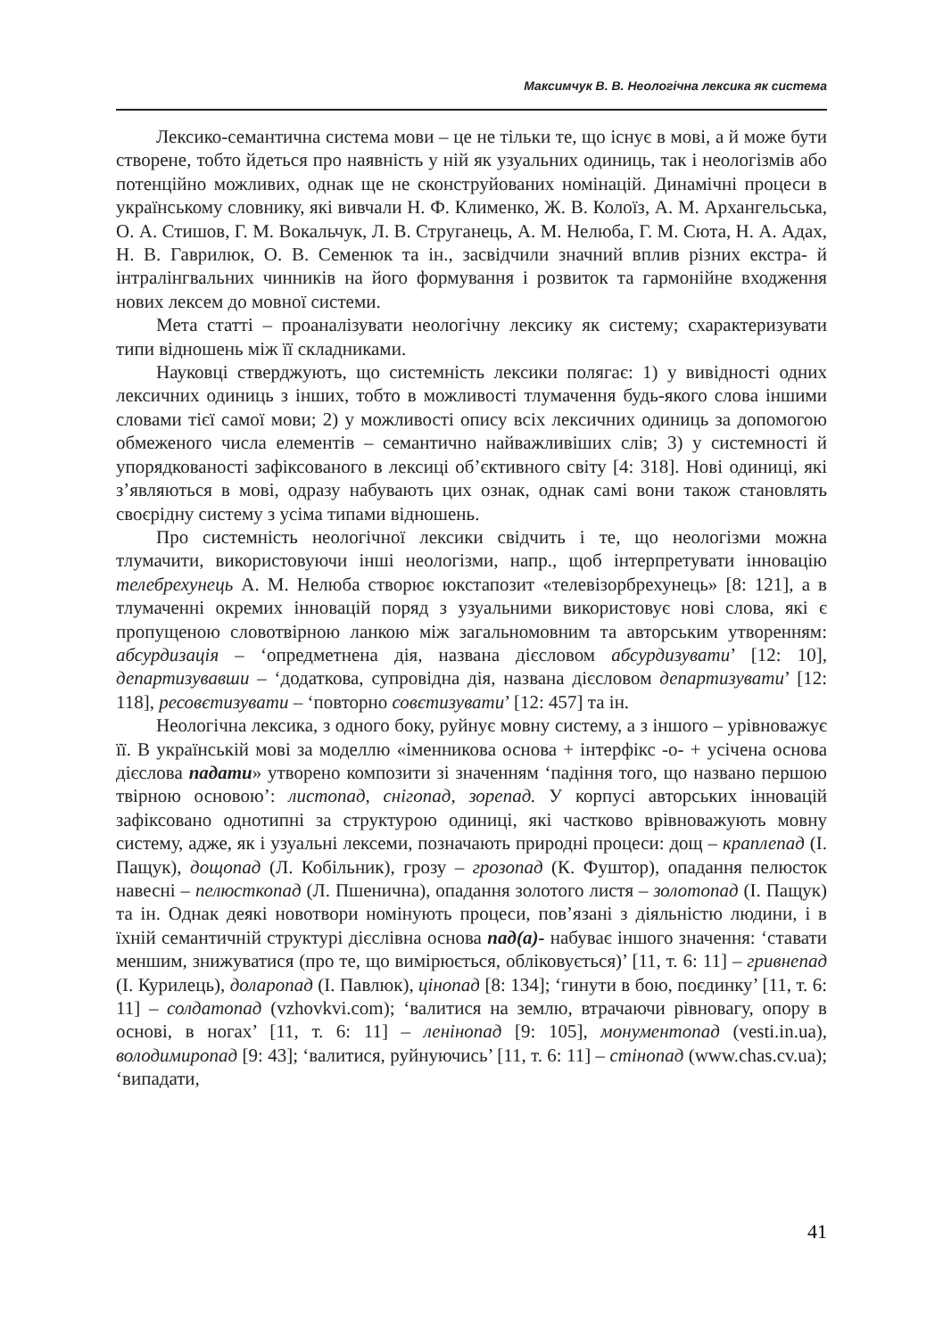Максимчук В. В. Неологічна лексика як система
Лексико-семантична система мови – це не тільки те, що існує в мові, а й може бути створене, тобто йдеться про наявність у ній як узуальних одиниць, так і неологізмів або потенційно можливих, однак ще не сконструйованих номінацій. Динамічні процеси в українському словнику, які вивчали Н. Ф. Клименко, Ж. В. Колоїз, А. М. Архангельська, О. А. Стишов, Г. М. Вокальчук, Л. В. Струганець, А. М. Нелюба, Г. М. Сюта, Н. А. Адах, Н. В. Гаврилюк, О. В. Семенюк та ін., засвідчили значний вплив різних екстра- й інтралінгвальних чинників на його формування і розвиток та гармонійне входження нових лексем до мовної системи.
Мета статті – проаналізувати неологічну лексику як систему; схарактеризувати типи відношень між її складниками.
Науковці стверджують, що системність лексики полягає: 1) у вивідності одних лексичних одиниць з інших, тобто в можливості тлумачення будь-якого слова іншими словами тієї самої мови; 2) у можливості опису всіх лексичних одиниць за допомогою обмеженого числа елементів – семантично найважливіших слів; 3) у системності й упорядкованості зафіксованого в лексиці об’єктивного світу [4: 318]. Нові одиниці, які з’являються в мові, одразу набувають цих ознак, однак самі вони також становлять своєрідну систему з усіма типами відношень.
Про системність неологічної лексики свідчить і те, що неологізми можна тлумачити, використовуючи інші неологізми, напр., щоб інтерпретувати інновацію телебрехунець А. М. Нелюба створює юкстапозит «телевізорбрехунець» [8: 121], а в тлумаченні окремих інновацій поряд з узуальними використовує нові слова, які є пропущеною словотвірною ланкою між загальномовним та авторським утворенням: абсурдизація – ‘опредметнена дія, названа дієсловом абсурдизувати’ [12: 10], департизувавши – ‘додаткова, супровідна дія, названа дієсловом департизувати’ [12: 118], ресовєтизувати – ‘повторно совєтизувати’ [12: 457] та ін.
Неологічна лексика, з одного боку, руйнує мовну систему, а з іншого – урівноважує її. В українській мові за моделлю «іменникова основа + інтерфікс -о- + усічена основа дієслова падати» утворено композити зі значенням ‘падіння того, що названо першою твірною основою’: листопад, снігопад, зорепад. У корпусі авторських інновацій зафіксовано однотипні за структурою одиниці, які частково врівноважують мовну систему, адже, як і узуальні лексеми, позначають природні процеси: дощ – краплепад (І. Пащук), дощопад (Л. Кобільник), грозу – грозопад (К. Фуштор), опадання пелюсток навесні – пелюсткопад (Л. Пшенична), опадання золотого листя – золотопад (І. Пащук) та ін. Однак деякі новотвори номінують процеси, пов’язані з діяльністю людини, і в їхній семантичній структурі дієслівна основа пад(а)- набуває іншого значення: ‘ставати меншим, знижуватися (про те, що вимірюється, обліковується)’ [11, т. 6: 11] – гривнепад (І. Курилець), доларопад (І. Павлюк), цінопад [8: 134]; ‘гинути в бою, поєдинку’ [11, т. 6: 11] – солдатопад (vzhovkvi.com); ‘валитися на землю, втрачаючи рівновагу, опору в основі, в ногах’ [11, т. 6: 11] – ленінопад [9: 105], монументопад (vesti.in.ua), володимиропад [9: 43]; ‘валитися, руйнуючись’ [11, т. 6: 11] – стінопад (www.chas.cv.ua); ‘випадати,
41